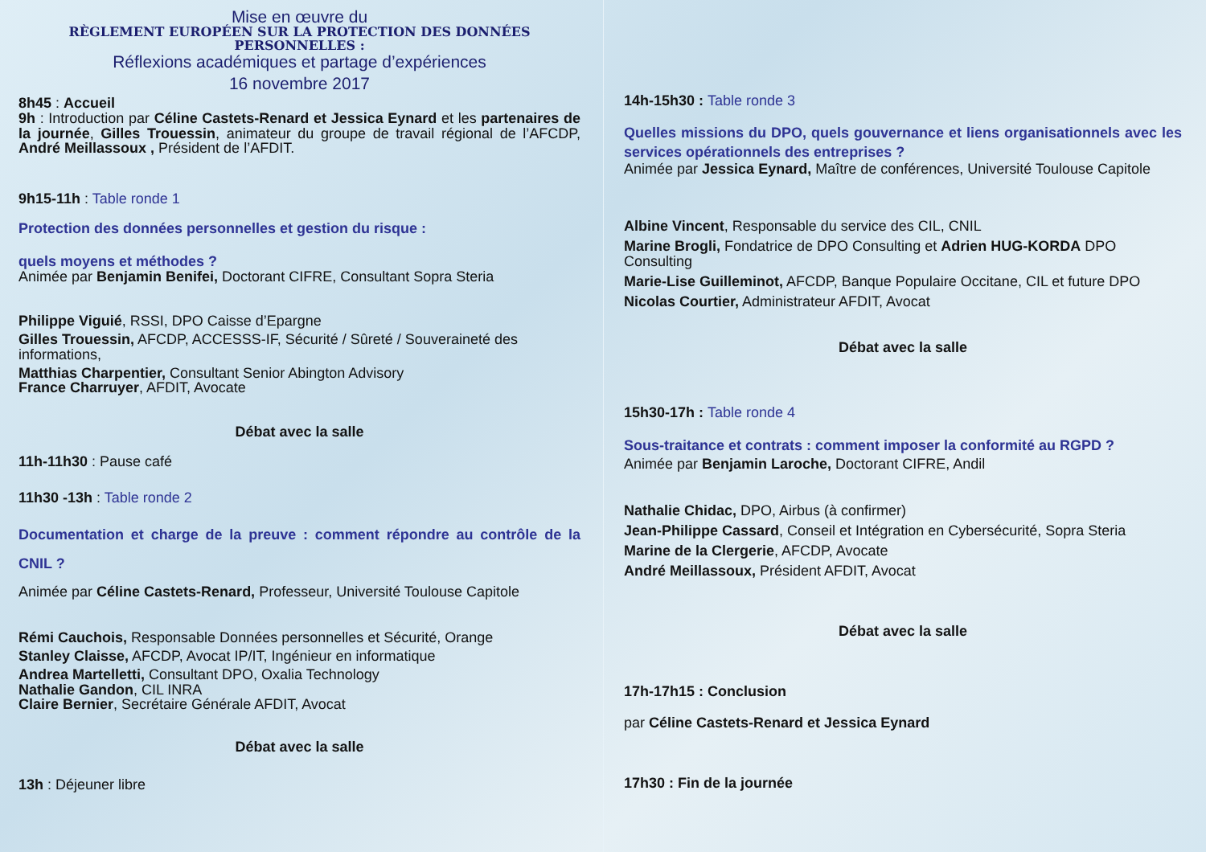Mise en œuvre du
RÈGLEMENT EUROPÉEN SUR LA PROTECTION DES DONNÉES PERSONNELLES :
Réflexions académiques et partage d’expériences
16 novembre 2017
8h45 : Accueil
9h : Introduction par Céline Castets-Renard et Jessica Eynard et les partenaires de la journée, Gilles Trouessin, animateur du groupe de travail régional de l’AFCDP, André Meillassoux , Président de l’AFDIT.
9h15-11h : Table ronde 1
Protection des données personnelles et gestion du risque :
quels moyens et méthodes ?
Animée par Benjamin Benifei, Doctorant CIFRE, Consultant Sopra Steria
Philippe Viguié, RSSI, DPO Caisse d’Epargne
Gilles Trouessin, AFCDP, ACCESSS-IF, Sécurité / Sûreté / Souveraineté des informations,
Matthias Charpentier, Consultant Senior Abington Advisory
France Charruyer, AFDIT, Avocate
Débat avec la salle
11h-11h30 : Pause café
11h30 -13h : Table ronde 2
Documentation et charge de la preuve : comment répondre au contrôle de la CNIL ?
Animée par Céline Castets-Renard, Professeur, Université Toulouse Capitole
Rémi Cauchois, Responsable Données personnelles et Sécurité, Orange
Stanley Claisse, AFCDP, Avocat IP/IT, Ingénieur en informatique
Andrea Martelletti, Consultant DPO, Oxalia Technology
Nathalie Gandon, CIL INRA
Claire Bernier, Secrétaire Générale AFDIT, Avocat
Débat avec la salle
13h : Déjeuner libre
14h-15h30 : Table ronde 3
Quelles missions du DPO, quels gouvernance et liens organisationnels avec les services opérationnels des entreprises ?
Animée par Jessica Eynard, Maître de conférences, Université Toulouse Capitole
Albine Vincent, Responsable du service des CIL, CNIL
Marine Brogli, Fondatrice de DPO Consulting et Adrien HUG-KORDA DPO Consulting
Marie-Lise Guilleminot, AFCDP, Banque Populaire Occitane, CIL et future DPO
Nicolas Courtier, Administrateur AFDIT, Avocat
Débat avec la salle
15h30-17h : Table ronde 4
Sous-traitance et contrats : comment imposer la conformité au RGPD ?
Animée par Benjamin Laroche, Doctorant CIFRE, Andil
Nathalie Chidac, DPO, Airbus (à confirmer)
Jean-Philippe Cassard, Conseil et Intégration en Cybersécurité, Sopra Steria
Marine de la Clergerie, AFCDP, Avocate
André Meillassoux, Président AFDIT, Avocat
Débat avec la salle
17h-17h15 : Conclusion
par Céline Castets-Renard et Jessica Eynard
17h30 : Fin de la journée